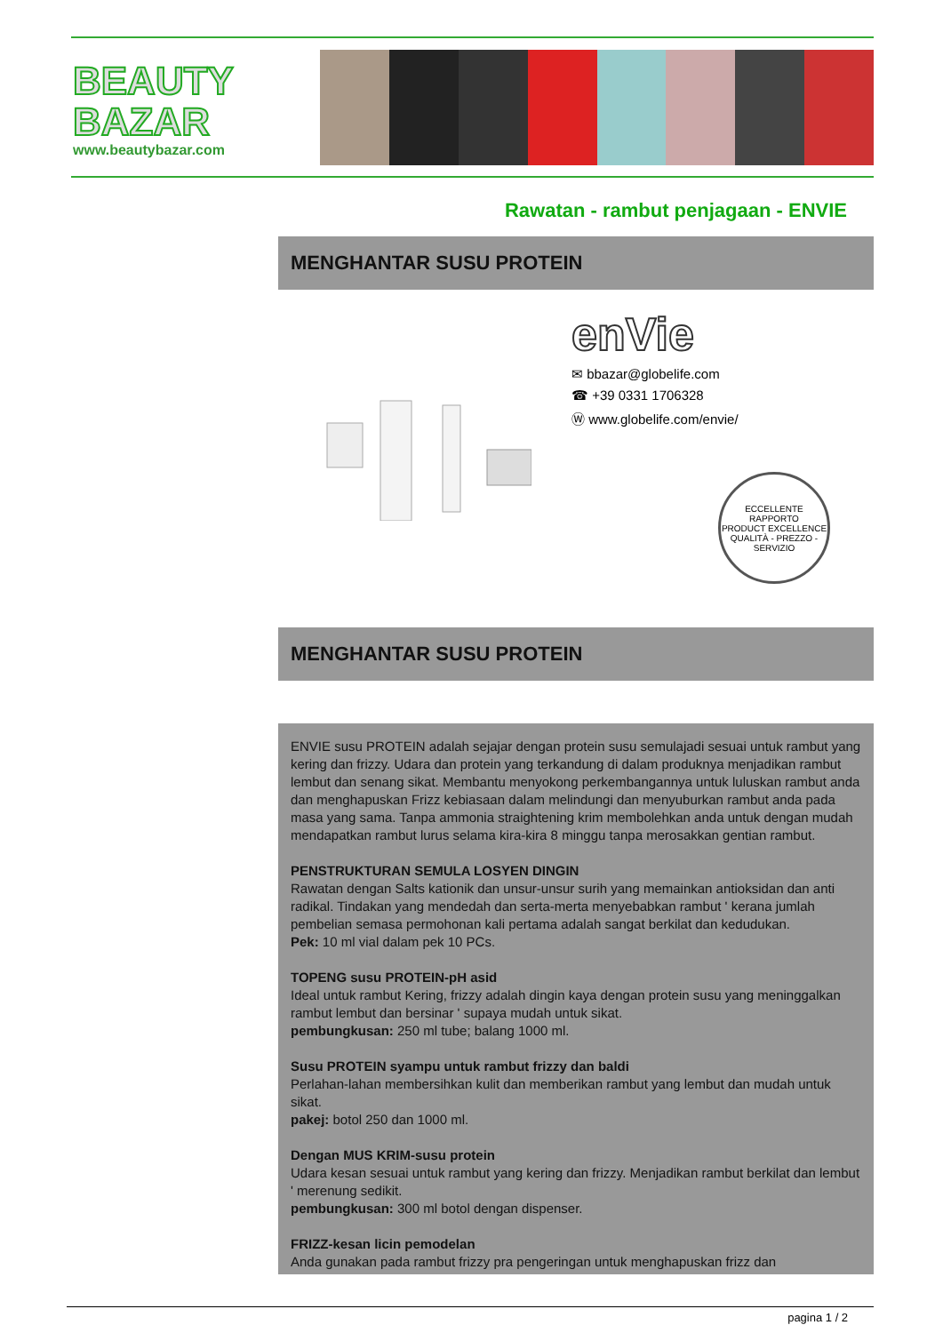BEAUTY
BAZAR
www.beautybazar.com
Rawatan - rambut penjagaan - ENVIE
MENGHANTAR SUSU PROTEIN
enVie
✉ bbazar@globelife.com
☎ +39 0331 1706328
Ⓦ www.globelife.com/envie/
ECCELLENTE RAPPORTO
PRODUCT EXCELLENCE
QUALITÀ - PREZZO - SERVIZIO
MENGHANTAR SUSU PROTEIN
ENVIE susu PROTEIN adalah sejajar dengan protein susu semulajadi sesuai untuk rambut yang kering dan frizzy. Udara dan protein yang terkandung di dalam produknya menjadikan rambut lembut dan senang sikat. Membantu menyokong perkembangannya untuk luluskan rambut anda dan menghapuskan Frizz kebiasaan dalam melindungi dan menyuburkan rambut anda pada masa yang sama. Tanpa ammonia straightening krim membolehkan anda untuk dengan mudah mendapatkan rambut lurus selama kira-kira 8 minggu tanpa merosakkan gentian rambut.
PENSTRUKTURAN SEMULA LOSYEN DINGIN
Rawatan dengan Salts kationik dan unsur-unsur surih yang memainkan antioksidan dan anti radikal. Tindakan yang mendedah dan serta-merta menyebabkan rambut ' kerana jumlah pembelian semasa permohonan kali pertama adalah sangat berkilat dan kedudukan.
Pek: 10 ml vial dalam pek 10 PCs.
TOPENG susu PROTEIN-pH asid
Ideal untuk rambut Kering, frizzy adalah dingin kaya dengan protein susu yang meninggalkan rambut lembut dan bersinar ' supaya mudah untuk sikat.
pembungkusan: 250 ml tube; balang 1000 ml.
Susu PROTEIN syampu untuk rambut frizzy dan baldi
Perlahan-lahan membersihkan kulit dan memberikan rambut yang lembut dan mudah untuk sikat.
pakej: botol 250 dan 1000 ml.
Dengan MUS KRIM-susu protein
Udara kesan sesuai untuk rambut yang kering dan frizzy. Menjadikan rambut berkilat dan lembut ' merenung sedikit.
pembungkusan: 300 ml botol dengan dispenser.
FRIZZ-kesan licin pemodelan
Anda gunakan pada rambut frizzy pra pengeringan untuk menghapuskan frizz dan
pagina 1 / 2